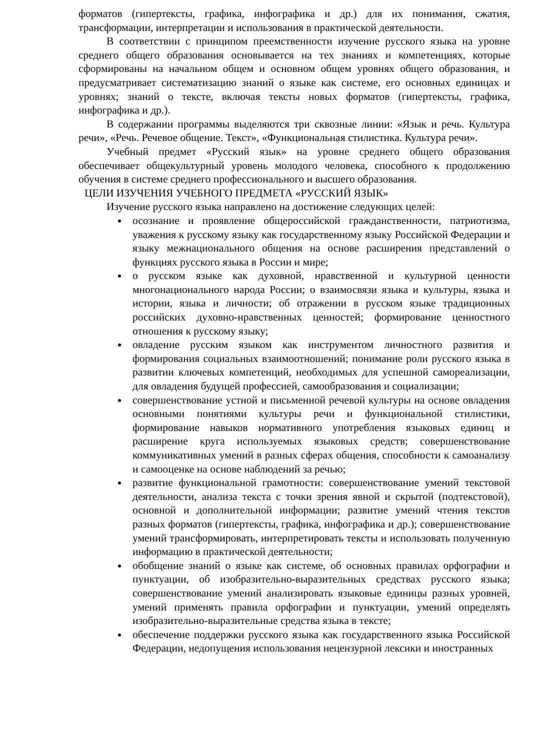форматов (гипертексты, графика, инфографика и др.) для их понимания, сжатия, трансформации, интерпретации и использования в практической деятельности.
В соответствии с принципом преемственности изучение русского языка на уровне среднего общего образования основывается на тех знаниях и компетенциях, которые сформированы на начальном общем и основном общем уровнях общего образования, и предусматривает систематизацию знаний о языке как системе, его основных единицах и уровнях; знаний о тексте, включая тексты новых форматов (гипертексты, графика, инфографика и др.).
В содержании программы выделяются три сквозные линии: «Язык и речь. Культура речи», «Речь. Речевое общение. Текст», «Функциональная стилистика. Культура речи».
Учебный предмет «Русский язык» на уровне среднего общего образования обеспечивает общекультурный уровень молодого человека, способного к продолжению обучения в системе среднего профессионального и высшего образования.
ЦЕЛИ ИЗУЧЕНИЯ УЧЕБНОГО ПРЕДМЕТА «РУССКИЙ ЯЗЫК»
Изучение русского языка направлено на достижение следующих целей:
осознание и проявление общероссийской гражданственности, патриотизма, уважения к русскому языку как государственному языку Российской Федерации и языку межнационального общения на основе расширения представлений о функциях русского языка в России и мире;
о русском языке как духовной, нравственной и культурной ценности многонационального народа России; о взаимосвязи языка и культуры, языка и истории, языка и личности; об отражении в русском языке традиционных российских духовно-нравственных ценностей; формирование ценностного отношения к русскому языку;
овладение русским языком как инструментом личностного развития и формирования социальных взаимоотношений; понимание роли русского языка в развитии ключевых компетенций, необходимых для успешной самореализации, для овладения будущей профессией, самообразования и социализации;
совершенствование устной и письменной речевой культуры на основе овладения основными понятиями культуры речи и функциональной стилистики, формирование навыков нормативного употребления языковых единиц и расширение круга используемых языковых средств; совершенствование коммуникативных умений в разных сферах общения, способности к самоанализу и самооценке на основе наблюдений за речью;
развитие функциональной грамотности: совершенствование умений текстовой деятельности, анализа текста с точки зрения явной и скрытой (подтекстовой), основной и дополнительной информации; развитие умений чтения текстов разных форматов (гипертексты, графика, инфографика и др.); совершенствование умений трансформировать, интерпретировать тексты и использовать полученную информацию в практической деятельности;
обобщение знаний о языке как системе, об основных правилах орфографии и пунктуации, об изобразительно-выразительных средствах русского языка; совершенствование умений анализировать языковые единицы разных уровней, умений применять правила орфографии и пунктуации, умений определять изобразительно-выразительные средства языка в тексте;
обеспечение поддержки русского языка как государственного языка Российской Федерации, недопущения использования нецензурной лексики и иностранных